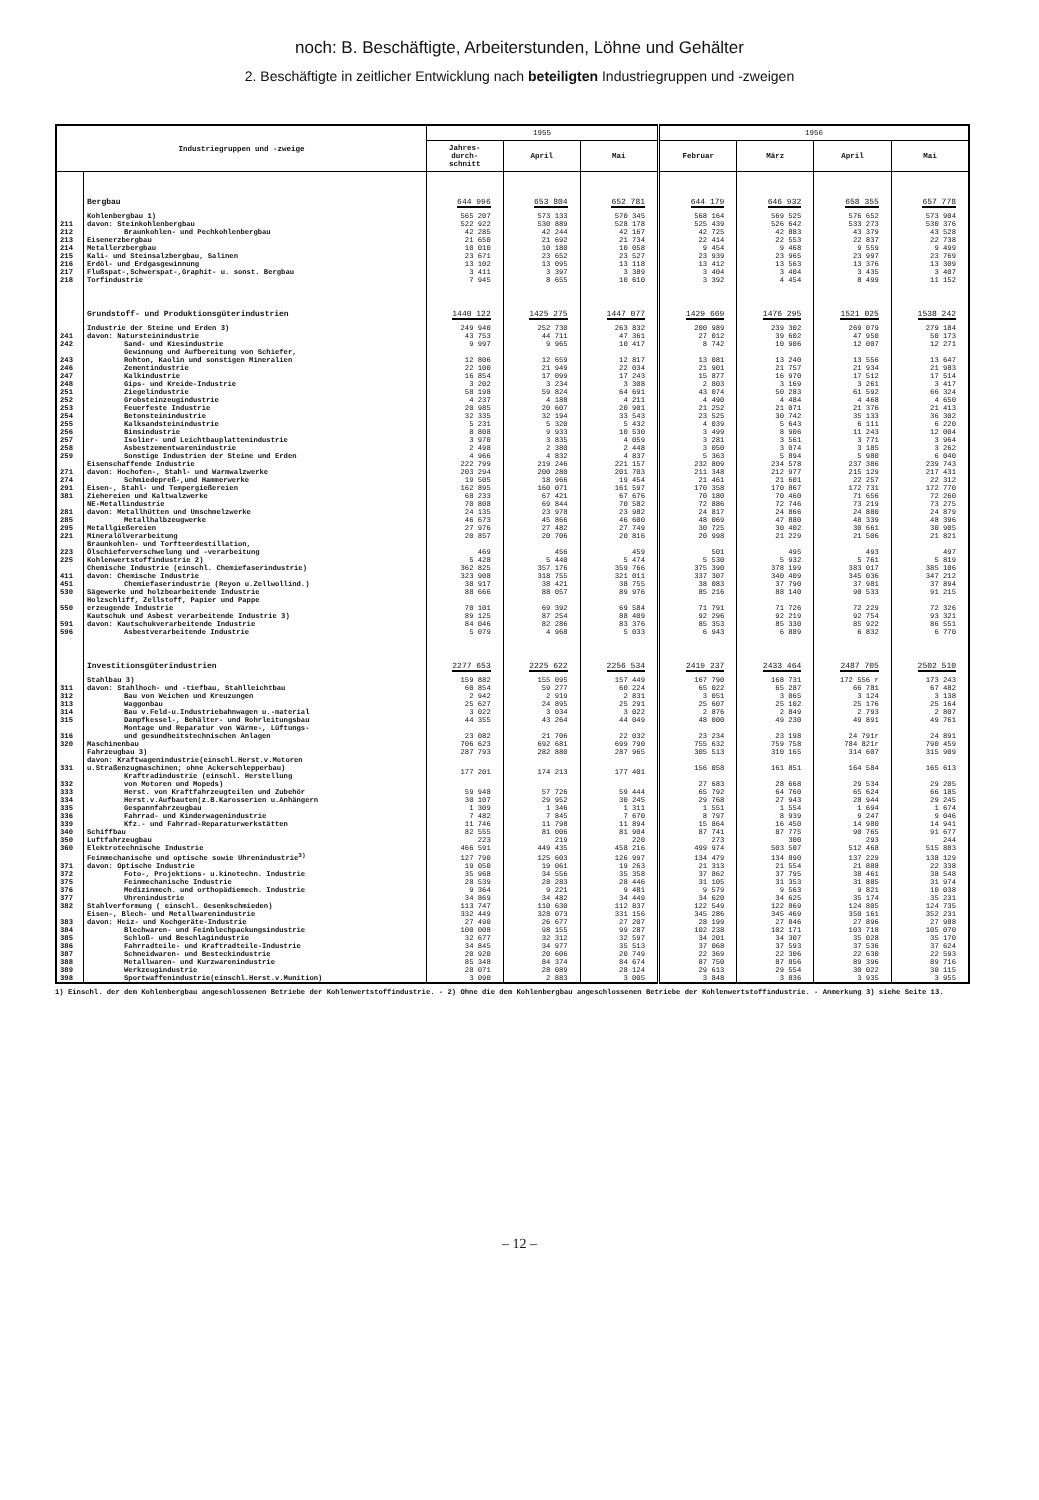noch: B. Beschäftigte, Arbeiterstunden, Löhne und Gehälter
2. Beschäftigte in zeitlicher Entwicklung nach beteiligten Industriegruppen und -zweigen
| Industriegruppen und -zweige | | 1955 | | | 1956 | | | |
| --- | --- | --- | --- | --- | --- | --- | --- | --- |
| | | Jahres- durch- schnitt | April | Mai | Februar | März | April | Mai |
| | Bergbau | 644 996 | 653 804 | 652 781 | 644 179 | 646 932 | 658 355 | 657 778 |
| | Kohlenbergbau 1) | 565 207 | 573 133 | 570 345 | 568 164 | 569 525 | 576 652 | 573 904 |
| 211 | davon: Steinkohlenbergbau | 522 922 | 530 889 | 528 178 | 525 439 | 526 642 | 533 273 | 530 376 |
| 212 | Braunkohlen- und Pechkohlenbergbau | 42 285 | 42 244 | 42 167 | 42 725 | 42 883 | 43 379 | 43 528 |
| 213 | Eisenerzbergbau | 21 650 | 21 692 | 21 734 | 22 414 | 22 553 | 22 837 | 22 738 |
| 214 | Metallerzbergbau | 10 010 | 10 180 | 10 058 | 9 454 | 9 468 | 9 559 | 9 499 |
| 215 | Kali- und Steinsalzbergbau, Salinen | 23 671 | 23 652 | 23 527 | 23 939 | 23 965 | 23 997 | 23 769 |
| 216 | Erdöl- und Erdgasgewinnung | 13 102 | 13 095 | 13 118 | 13 412 | 13 563 | 13 376 | 13 309 |
| 217 | Flußspat-,Schwerspat-,Graphit- u. sonst. Bergbau | 3 411 | 3 397 | 3 389 | 3 404 | 3 404 | 3 435 | 3 407 |
| 218 | Torfindustrie | 7 945 | 8 655 | 10 610 | 3 392 | 4 454 | 8 499 | 11 152 |
| | Grundstoff- und Produktionsgüterindustrien | 1440 122 | 1425 275 | 1447 077 | 1429 669 | 1476 295 | 1521 025 | 1538 242 |
| | Industrie der Steine und Erden 3) | 249 940 | 252 730 | 263 832 | 200 989 | 239 302 | 269 079 | 279 184 |
| 241 | davon: Natursteinindustrie | 43 753 | 44 711 | 47 361 | 27 012 | 39 602 | 47 950 | 50 173 |
| 242 | Sand- und Kiesindustrie | 9 997 | 9 965 | 10 417 | 8 742 | 10 906 | 12 007 | 12 271 |
| 243 | Gewinnung und Aufbereitung von Schiefer, Rohton, Kaolin und sonstigen Mineralien | 12 806 | 12 659 | 12 817 | 13 081 | 13 240 | 13 556 | 13 647 |
| 246 | Zementindustrie | 22 100 | 21 949 | 22 034 | 21 901 | 21 757 | 21 934 | 21 983 |
| 247 | Kalkindustrie | 16 854 | 17 099 | 17 243 | 15 877 | 16 970 | 17 512 | 17 514 |
| 248 | Gips- und Kreide-Industrie | 3 202 | 3 234 | 3 308 | 2 803 | 3 169 | 3 261 | 3 417 |
| 251 | Ziegelindustrie | 58 198 | 59 824 | 64 691 | 43 074 | 50 283 | 61 592 | 66 324 |
| 252 | Grobsteinzeugindustrie | 4 237 | 4 188 | 4 211 | 4 490 | 4 484 | 4 468 | 4 650 |
| 253 | Feuerfeste Industrie | 20 985 | 20 607 | 20 901 | 21 252 | 21 071 | 21 376 | 21 413 |
| 254 | Betonsteinindustrie | 32 335 | 32 194 | 33 543 | 23 525 | 30 742 | 35 133 | 36 302 |
| 255 | Kalksandsteinindustrie | 5 231 | 5 320 | 5 432 | 4 039 | 5 643 | 6 111 | 6 220 |
| 256 | Bimsindustrie | 8 808 | 9 933 | 10 530 | 3 499 | 8 906 | 11 243 | 12 004 |
| 257 | Isolier- und Leichtbauplattenindustrie | 3 970 | 3 835 | 4 059 | 3 281 | 3 561 | 3 771 | 3 964 |
| 258 | Asbestzementwarenindustrie | 2 498 | 2 380 | 2 448 | 3 050 | 3 074 | 3 185 | 3 262 |
| 259 | Sonstige Industrien der Steine und Erden | 4 966 | 4 832 | 4 837 | 5 363 | 5 894 | 5 980 | 6 040 |
| | Eisenschaffende Industrie | 222 799 | 219 246 | 221 157 | 232 809 | 234 578 | 237 386 | 239 743 |
| 271 | davon: Hochofen-, Stahl- und Warmwalzwerke | 203 294 | 200 280 | 201 703 | 211 348 | 212 977 | 215 129 | 217 431 |
| 274 | Schmiedepreß-,und Hammerwerke | 19 505 | 18 966 | 19 454 | 21 461 | 21 601 | 22 257 | 22 312 |
| 291 | Eisen-, Stahl- und Tempergießereien | 162 895 | 160 071 | 161 597 | 170 358 | 170 867 | 172 731 | 172 770 |
| 381 | Ziehereien und Kaltwalzwerke | 68 233 | 67 421 | 67 676 | 70 180 | 70 460 | 71 656 | 72 260 |
| | NE-Metallindustrie | 70 808 | 69 844 | 70 582 | 72 886 | 72 746 | 73 219 | 73 275 |
| 281 | davon: Metallhütten und Umschmelzwerke | 24 135 | 23 978 | 23 982 | 24 817 | 24 866 | 24 880 | 24 879 |
| 285 | Metallhalbzeugwerke | 46 673 | 45 866 | 46 600 | 48 069 | 47 880 | 48 339 | 48 396 |
| 295 | Metallgießereien | 27 976 | 27 482 | 27 749 | 30 725 | 30 402 | 30 661 | 30 905 |
| 221 | Mineralölverarbeitung | 20 857 | 20 706 | 20 816 | 20 998 | 21 229 | 21 506 | 21 821 |
| 223 | Braunkohlen- und Torfteerdestillation, Ölschieferverschwelung und -verarbeitung | 469 | 456 | 459 | 501 | 495 | 493 | 497 |
| 225 | Kohlenwertstoffindustrie 2) | 5 428 | 5 440 | 5 474 | 5 530 | 5 932 | 5 761 | 5 819 |
| | Chemische Industrie (einschl. Chemiefaserindustrie) | 362 825 | 357 176 | 359 766 | 375 390 | 378 199 | 383 017 | 385 106 |
| 411 | davon: Chemische Industrie | 323 908 | 318 755 | 321 011 | 337 307 | 340 409 | 345 036 | 347 212 |
| 451 | Chemiefaserindustrie (Reyon u.Zellwollind.) | 38 917 | 38 421 | 38 755 | 38 083 | 37 790 | 37 981 | 37 894 |
| 530 | Sägewerke und holzbearbeitende Industrie | 88 666 | 88 057 | 89 976 | 85 216 | 88 140 | 90 533 | 91 215 |
| 550 | Holzschliff, Zellstoff, Papier und Pappe erzeugende Industrie | 70 101 | 69 392 | 69 584 | 71 791 | 71 726 | 72 229 | 72 326 |
| | Kautschuk und Asbest verarbeitende Industrie 3) | 89 125 | 87 254 | 88 409 | 92 296 | 92 219 | 92 754 | 93 321 |
| 591 | davon: Kautschukverarbeitende Industrie | 84 046 | 82 286 | 83 376 | 85 353 | 85 330 | 85 922 | 86 551 |
| 596 | Asbestverarbeitende Industrie | 5 079 | 4 968 | 5 033 | 6 943 | 6 889 | 6 832 | 6 770 |
| | Investitionsgüterindustrien | 2277 653 | 2225 622 | 2256 534 | 2419 237 | 2433 464 | 2487 705 | 2502 510 |
| | Stahlbau 3) | 159 882 | 155 095 | 157 449 | 167 790 | 168 731 | 172 556 r | 173 243 |
| 311 | davon: Stahlhoch- und -tiefbau, Stahlleichtbau | 60 854 | 59 277 | 60 224 | 65 022 | 65 287 | 66 781 | 67 482 |
| 312 | Bau von Weichen und Kreuzungen | 2 942 | 2 919 | 2 831 | 3 051 | 3 065 | 3 124 | 3 138 |
| 313 | Waggonbau | 25 627 | 24 895 | 25 291 | 25 607 | 25 102 | 25 176 | 25 164 |
| 314 | Bau v.Feld-u.Industriebahnwagen u.-material | 3 022 | 3 034 | 3 022 | 2 876 | 2 849 | 2 793 | 2 807 |
| 315 | Dampfkessel-, Behälter- und Rohrleitungsbau | 44 355 | 43 264 | 44 049 | 48 000 | 49 230 | 49 891 | 49 761 |
| 316 | Montage und Reparatur von Wärme-, Lüftungs- und gesundheitstechnischen Anlagen | 23 082 | 21 706 | 22 032 | 23 234 | 23 198 | 24 791r | 24 891 |
| 320 | Maschinenbau | 706 623 | 692 681 | 699 790 | 755 632 | 759 758 | 784 821r | 790 459 |
| | Fahrzeugbau 3) | 287 793 | 282 880 | 287 965 | 305 513 | 310 165 | 314 607 | 315 909 |
| 331 | davon: Kraftwagenindustrie(einschl.Herst.v.Motoren u.Straßenzugmaschinen; ohne Ackerschlepperbau) | 177 201 | 174 213 | 177 401 | 156 058 | 161 851 | 164 584 | 165 613 |
| 332 | Kraftradindustrie (einschl. Herstellung von Motoren und Mopeds) | | | | 27 683 | 28 668 | 29 534 | 29 205 |
| 333 | Herst. von Kraftfahrzeugteilen und Zubehör | 59 948 | 57 726 | 59 444 | 65 792 | 64 760 | 65 624 | 66 185 |
| 334 | Herst.v.Aufbauten(z.B.Karosserien u.Anhängern | 30 107 | 29 952 | 30 245 | 29 768 | 27 943 | 28 944 | 29 245 |
| 335 | Gespannfahrzeugbau | 1 309 | 1 346 | 1 311 | 1 551 | 1 554 | 1 694 | 1 674 |
| 336 | Fahrrad- und Kinderwagenindustrie | 7 482 | 7 845 | 7 670 | 8 797 | 8 939 | 9 247 | 9 046 |
| 339 | Kfz.- und Fahrrad-Reparaturwerkstätten | 11 746 | 11 798 | 11 894 | 15 864 | 16 450 | 14 980 | 14 941 |
| 340 | Schiffbau | 82 555 | 81 006 | 81 904 | 87 741 | 87 775 | 90 765 | 91 677 |
| 350 | Luftfahrzeugbau | 223 | 219 | 220 | 273 | 300 | 293 | 244 |
| 360 | Elektrotechnische Industrie | 466 591 | 449 435 | 458 216 | 499 974 | 503 507 | 512 468 | 515 883 |
| | Feinmechanische und optische sowie Uhrenindustrie<sup>3)</sup> | 127 790 | 125 603 | 126 997 | 134 479 | 134 890 | 137 229 | 138 129 |
| 371 | davon: Optische Industrie | 19 050 | 19 061 | 19 263 | 21 313 | 21 554 | 21 888 | 22 338 |
| 372 | Foto-, Projektions- u.kinotechn. Industrie | 35 968 | 34 556 | 35 358 | 37 862 | 37 795 | 38 461 | 38 548 |
| 375 | Feinmechanische Industrie | 28 539 | 28 283 | 28 446 | 31 105 | 31 353 | 31 885 | 31 974 |
| 376 | Medizinmech. und orthopädiemech. Industrie | 9 364 | 9 221 | 9 481 | 9 579 | 9 563 | 9 821 | 10 038 |
| 377 | Uhrenindustrie | 34 869 | 34 482 | 34 449 | 34 620 | 34 625 | 35 174 | 35 231 |
| 382 | Stahlverformung ( einschl. Gesenkschmieden) | 113 747 | 110 630 | 112 837 | 122 549 | 122 869 | 124 805 | 124 735 |
| | Eisen-, Blech- und Metallwarenindustrie | 332 449 | 328 073 | 331 156 | 345 286 | 345 469 | 350 161 | 352 231 |
| 383 | davon: Heiz- und Kochgeräte-Industrie | 27 490 | 26 677 | 27 207 | 28 199 | 27 846 | 27 896 | 27 988 |
| 384 | Blechwaren- und Feinblechpackungsindustrie | 100 008 | 98 155 | 99 287 | 102 238 | 102 171 | 103 718 | 105 070 |
| 385 | Schloß- und Beschlagindustrie | 32 677 | 32 312 | 32 597 | 34 201 | 34 307 | 35 028 | 35 170 |
| 386 | Fahrradteile- und Kraftradteile-Industrie | 34 845 | 34 977 | 35 513 | 37 068 | 37 593 | 37 536 | 37 624 |
| 387 | Schneidwaren- und Besteckindustrie | 20 920 | 20 606 | 20 749 | 22 369 | 22 306 | 22 630 | 22 593 |
| 388 | Metallwaren- und Kurzwarenindustrie | 85 348 | 84 374 | 84 674 | 87 750 | 87 856 | 89 396 | 89 716 |
| 389 | Werkzeugindustrie | 28 071 | 28 089 | 28 124 | 29 613 | 29 554 | 30 022 | 30 115 |
| 398 | Sportwaffenindustrie(einschl.Herst.v.Munition) | 3 090 | 2 883 | 3 005 | 3 848 | 3 836 | 3 935 | 3 955 |
1) Einschl. der dem Kohlenbergbau angeschlossenen Betriebe der Kohlenwertstoffindustrie. - 2) Ohne die dem Kohlenbergbau angeschlossenen Betriebe der Kohlenwertstoffindustrie. - Anmerkung 3) siehe Seite 13.
– 12 –